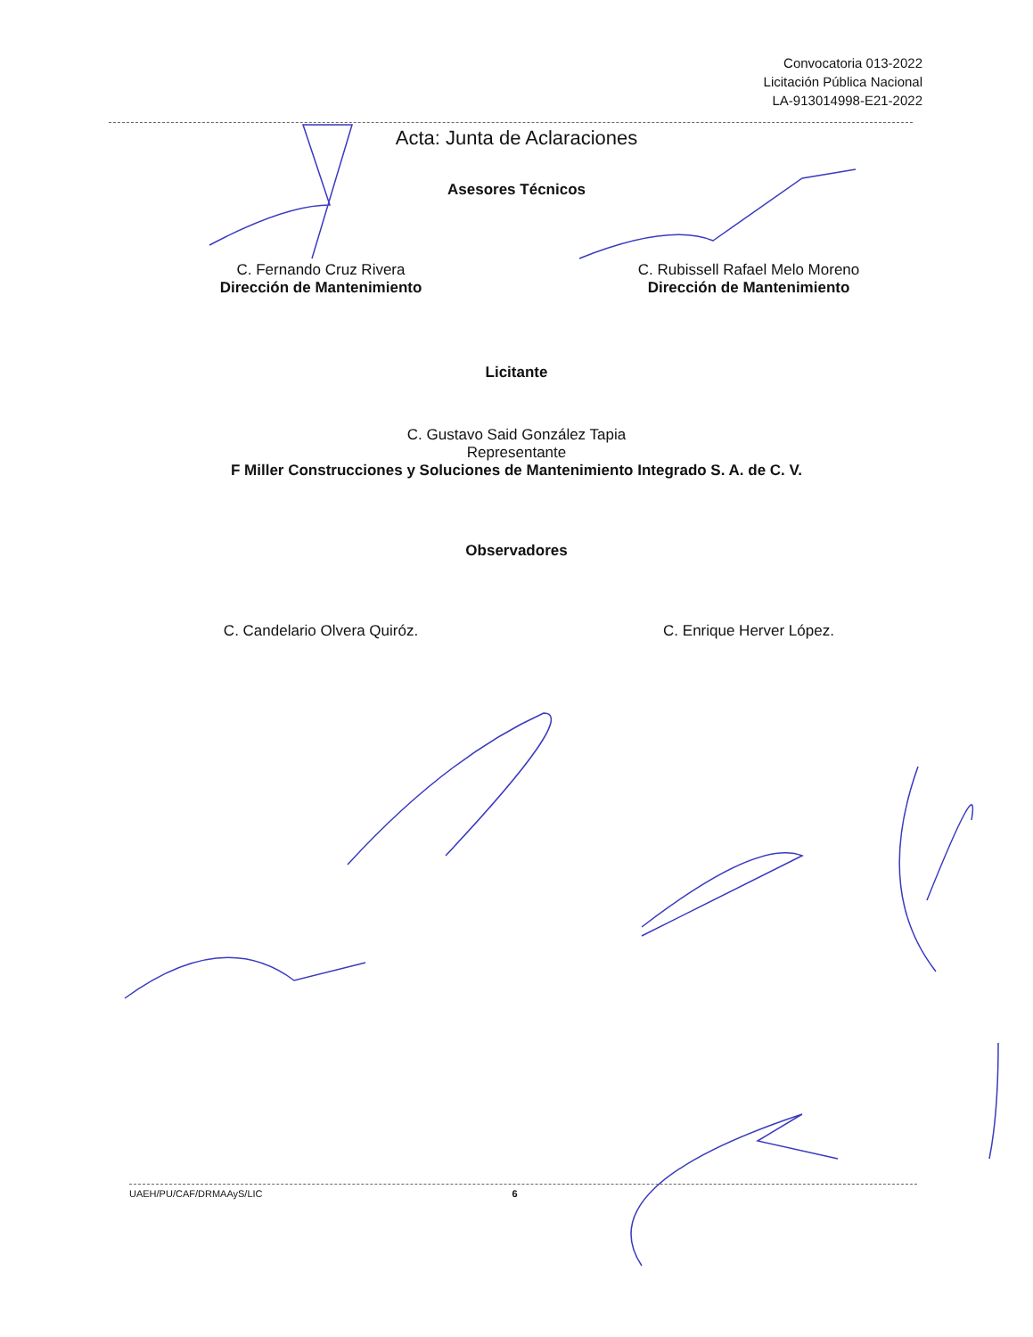Convocatoria 013-2022
Licitación Pública Nacional
LA-913014998-E21-2022
Acta: Junta de Aclaraciones
Asesores Técnicos
C. Fernando Cruz Rivera
Dirección de Mantenimiento
C. Rubissell Rafael Melo Moreno
Dirección de Mantenimiento
Licitante
C. Gustavo Said González Tapia
Representante
F Miller Construcciones y Soluciones de Mantenimiento Integrado S. A. de C. V.
Observadores
C. Candelario Olvera Quiróz. C. Enrique Herver López.
UAEH/PU/CAF/DRMAAyS/LIC 6